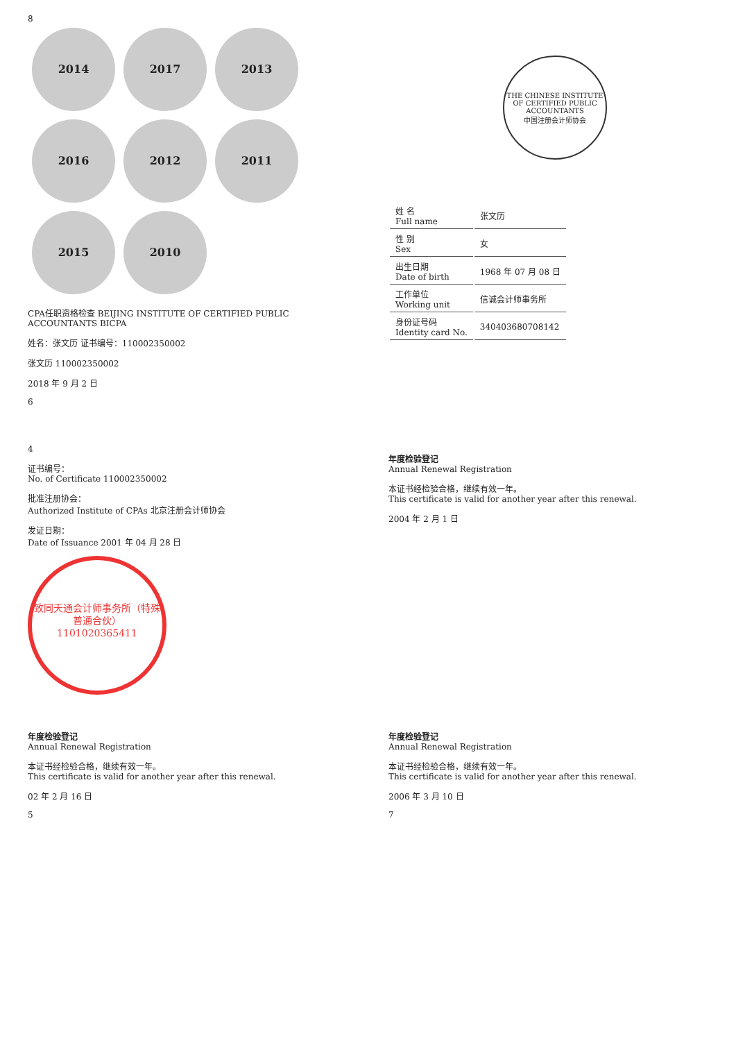8
2014 2017 2013 2016 2012 2011 2015 2010
CPA任职资格检查 BEIJING INSTITUTE OF CERTIFIED PUBLIC ACCOUNTANTS BICPA
姓名：张文历 证书编号：110002350002
张文历 110002350002
2018 年 9 月 2 日
6
THE CHINESE INSTITUTE OF CERTIFIED PUBLIC ACCOUNTANTS
中国注册会计师协会
| 姓 名 Full name | 张文历 |
| 性 别 Sex | 女 |
| 出生日期 Date of birth | 1968 年 07 月 08 日 |
| 工作单位 Working unit | 信诚会计师事务所 |
| 身份证号码 Identity card No. | 340403680708142 |
4
证书编号：
No. of Certificate 110002350002
批准注册协会：
Authorized Institute of CPAs 北京注册会计师协会
发证日期：
Date of Issuance 2001 年 04 月 28 日
致同天通会计师事务所（特殊普通合伙）
1101020365411
年度检验登记
Annual Renewal Registration
本证书经检验合格，继续有效一年。
This certificate is valid for another year after this renewal.
2004 年 2 月 1 日
年度检验登记
Annual Renewal Registration
本证书经检验合格，继续有效一年。
This certificate is valid for another year after this renewal.
02 年 2 月 16 日
5
年度检验登记
Annual Renewal Registration
本证书经检验合格，继续有效一年。
This certificate is valid for another year after this renewal.
2006 年 3 月 10 日
7